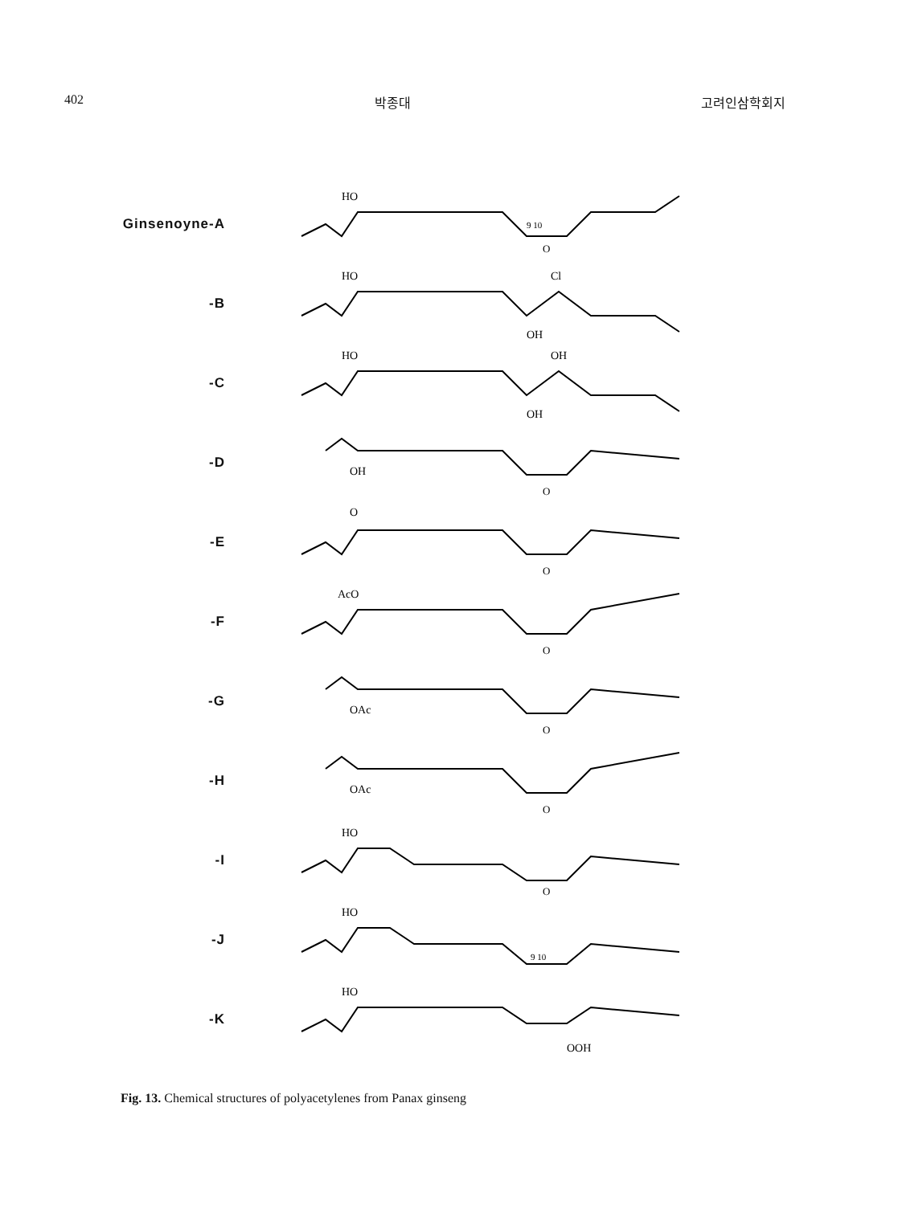402 박종대 고려인삼학회지
Ginsenoyne-A
HO
9 10
O
-B
HO
Cl
OH
-C
HO
OH
OH
-D
OH
O
-E
O
O
-F
AcO
O
-G
OAc
O
-H
OAc
O
-I
HO
O
-J
HO
9 10
-K
HO
OOH
Fig. 13. Chemical structures of polyacetylenes from Panax ginseng